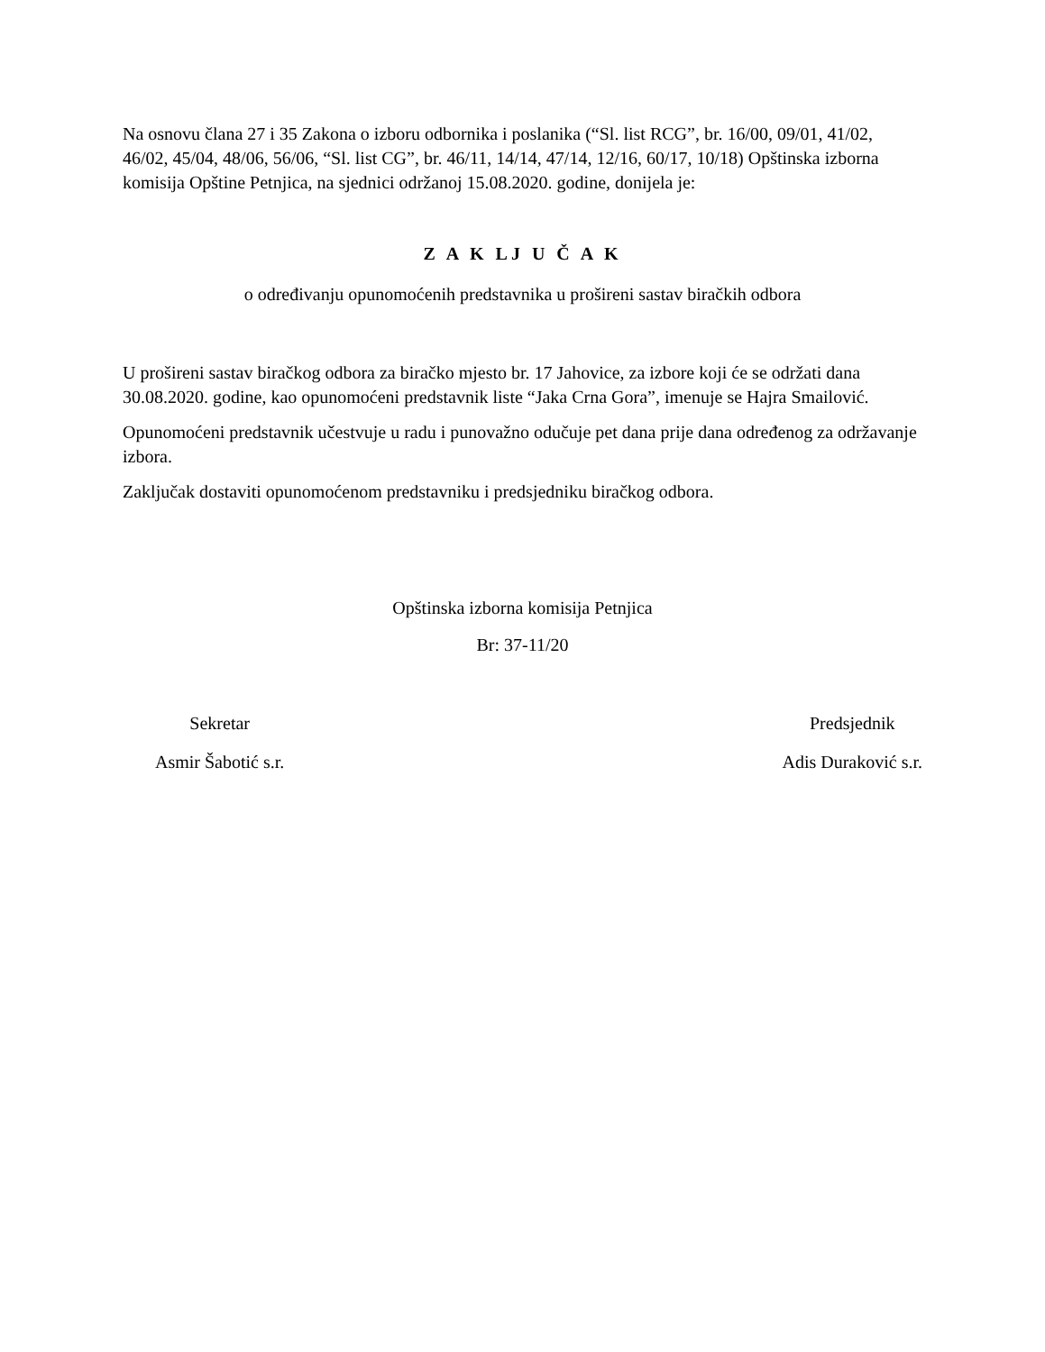Na osnovu člana 27 i 35 Zakona o izboru odbornika i poslanika (“Sl. list RCG”, br. 16/00, 09/01, 41/02, 46/02, 45/04, 48/06, 56/06, “Sl. list CG”, br. 46/11, 14/14, 47/14, 12/16, 60/17, 10/18) Opštinska izborna komisija Opštine Petnjica, na sjednici održanoj 15.08.2020. godine, donijela je:
Z A K LJ U Č A K
o određivanju opunomoćenih predstavnika u prošireni sastav biračkih odbora
U prošireni sastav biračkog odbora za biračko mjesto br. 17 Jahovice, za izbore koji će se održati dana 30.08.2020. godine, kao opunomoćeni predstavnik liste “Jaka Crna Gora”, imenuje se Hajra Smailović.
Opunomoćeni predstavnik učestvuje u radu i punovažno odučuje pet dana prije dana određenog za održavanje izbora.
Zaključak dostaviti opunomoćenom predstavniku i predsjedniku biračkog odbora.
Opštinska izborna komisija Petnjica
Br: 37-11/20
Sekretar
Asmir Šabotić s.r.
Predsjednik
Adis Duraković s.r.